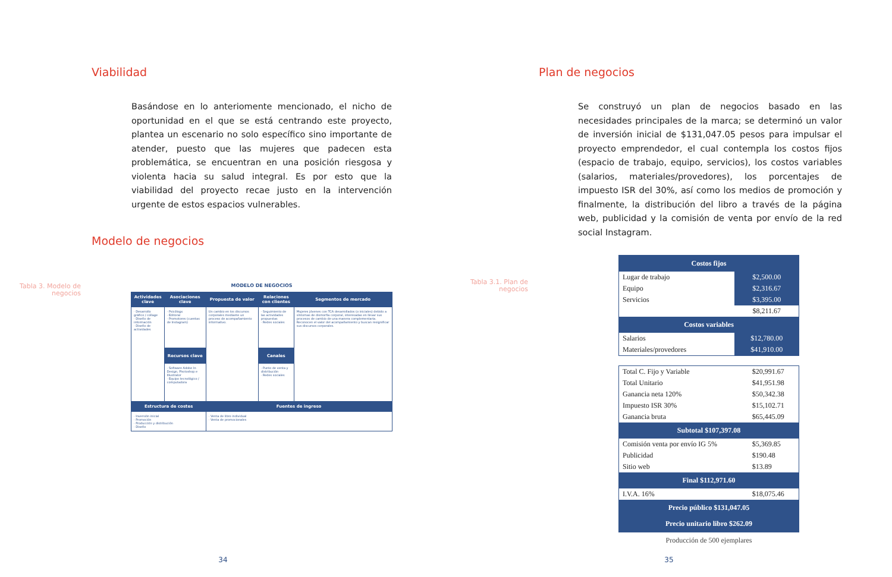Viabilidad
Basándose en lo anteriomente mencionado, el nicho de oportunidad en el que se está centrando este proyecto, plantea un escenario no solo específico sino importante de atender, puesto que las mujeres que padecen esta problemática, se encuentran en una posición riesgosa y violenta hacia su salud integral. Es por esto que la viabilidad del proyecto recae justo en la intervención urgente de estos espacios vulnerables.
Modelo de negocios
Tabla 3. Modelo de negocios
MODELO DE NEGOCIOS
| Actividades clave | Asociaciones clave | Propuesta de valor | Relaciones con clientes | Segmentos de mercado |
| --- | --- | --- | --- | --- |
| · Desarrollo gráfico / collage · Diseño de información · Diseño de actividades | · Psicólogx · Editoral · Promotores (cuentas de Instagram) | Un cambio en los discursos corporales mediante un proceso de acompañamiento informativo. | · Seguimiento de las actividades propuestas · Redes sociales | Mujeres jóvenes con TCA desarrollados (o iniciales) debido a síntomas de dismorfia corporal, interesadas en llevar sus procesos de cambio de una manera complementaria. Reconocen el valor del acompañamiento y buscan resignificar sus discursos corporales. |
| | Recursos clave | | Canales | |
| | · Software Adobe In Design, Photoshop e Illustrator · Equipo tecnológico / computadora | | · Punto de venta y distribución · Redes sociales | |
| Estructura de costes | | Fuentes de ingreso | | |
| · Inversión inicial · Promoción · Producción y distribución · Diseño | | · Venta de libro individual · Venta de promocionales | | |
34
Plan de negocios
Se construyó un plan de negocios basado en las necesidades principales de la marca; se determinó un valor de inversión inicial de $131,047.05 pesos para impulsar el proyecto emprendedor, el cual contempla los costos fijos (espacio de trabajo, equipo, servicios), los costos variables (salarios, materiales/provedores), los porcentajes de impuesto ISR del 30%, así como los medios de promoción y finalmente, la distribución del libro a través de la página web, publicidad y la comisión de venta por envío de la red social Instagram.
Tabla 3.1. Plan de negocios
| Costos fijos | |
| --- | --- |
| Lugar de trabajo | $2,500.00 |
| Equipo | $2,316.67 |
| Servicios | $3,395.00 |
| | $8,211.67 |
| Costos variables | |
| Salarios | $12,780.00 |
| Materiales/provedores | $41,910.00 |
| Total C. Fijo y Variable | $20,991.67 |
| Total Unitario | $41,951.98 |
| Ganancia neta 120% | $50,342.38 |
| Impuesto ISR 30% | $15,102.71 |
| Ganancia bruta | $65,445.09 |
| Subtotal $107,397.08 | |
| Comisión venta por envío IG 5% | $5,369.85 |
| Publicidad | $190.48 |
| Sitio web | $13.89 |
| Final $112,971.60 | |
| I.V.A. 16% | $18,075.46 |
| Precio público $131,047.05 | |
| Precio unitario libro $262.09 | |
Producción de 500 ejemplares
35